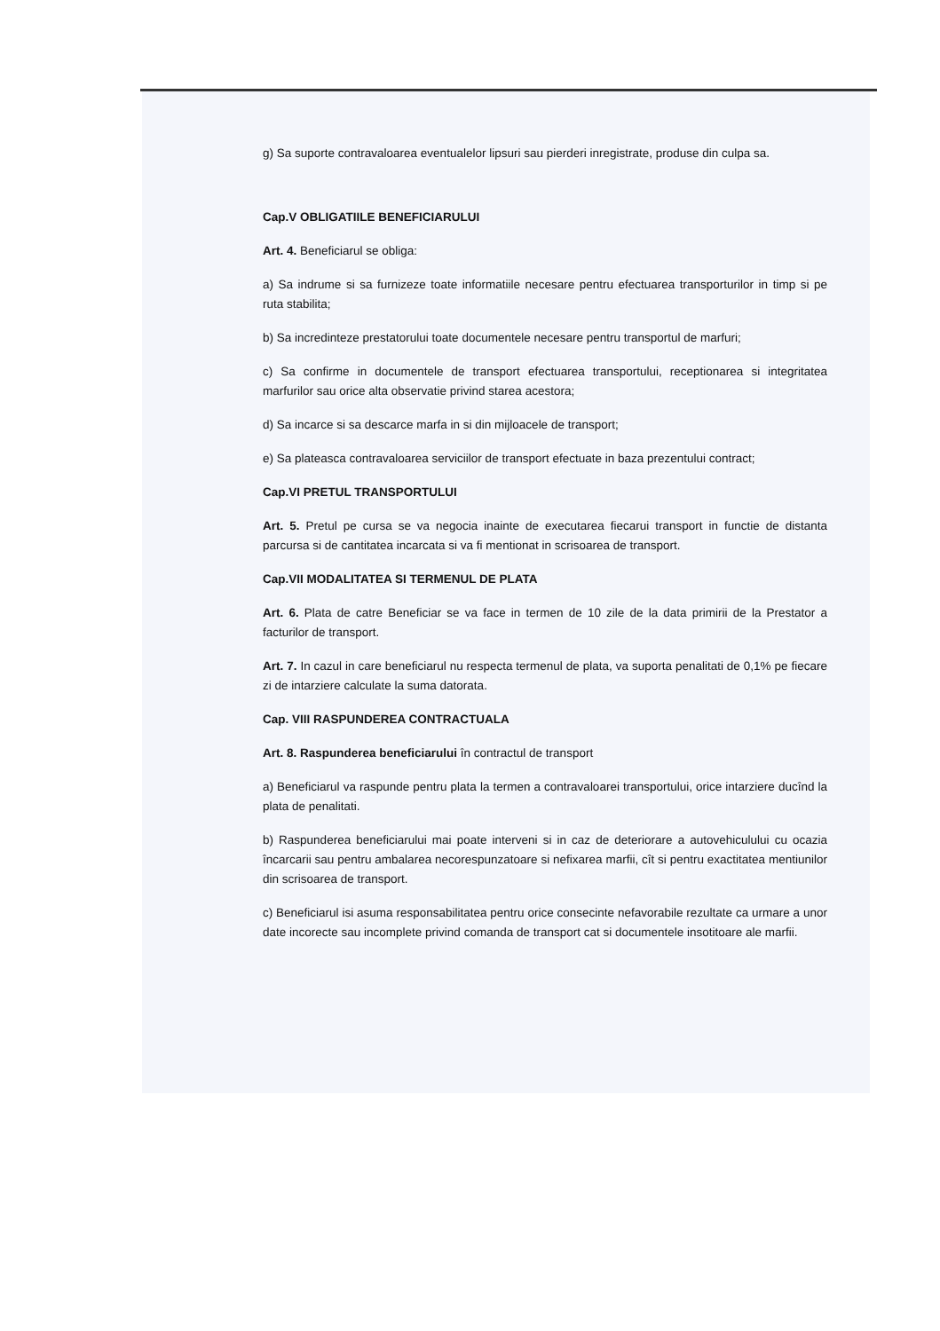g) Sa suporte contravaloarea eventualelor lipsuri sau pierderi inregistrate, produse din culpa sa.
Cap.V OBLIGATIILE BENEFICIARULUI
Art. 4. Beneficiarul se obliga:
a) Sa indrume si sa furnizeze toate informatiile necesare pentru efectuarea transporturilor in timp si pe ruta stabilita;
b) Sa incredinteze prestatorului toate documentele necesare pentru transportul de marfuri;
c) Sa confirme in documentele de transport efectuarea transportului, receptionarea si integritatea marfurilor sau orice alta observatie privind starea acestora;
d) Sa incarce si sa descarce marfa in si din mijloacele de transport;
e) Sa plateasca contravaloarea serviciilor de transport efectuate in baza prezentului contract;
Cap.VI PRETUL TRANSPORTULUI
Art. 5. Pretul pe cursa se va negocia inainte de executarea fiecarui transport in functie de distanta parcursa si de cantitatea incarcata si va fi mentionat in scrisoarea de transport.
Cap.VII MODALITATEA SI TERMENUL DE PLATA
Art. 6. Plata de catre Beneficiar se va face in termen de 10 zile de la data primirii de la Prestator a facturilor de transport.
Art. 7. In cazul in care beneficiarul nu respecta termenul de plata, va suporta penalitati de 0,1% pe fiecare zi de intarziere calculate la suma datorata.
Cap. VIII RASPUNDEREA CONTRACTUALA
Art. 8. Raspunderea beneficiarului în contractul de transport
a) Beneficiarul va raspunde pentru plata la termen a contravaloarei transportului, orice intarziere ducînd la plata de penalitati.
b) Raspunderea beneficiarului mai poate interveni si in caz de deteriorare a autovehiculului cu ocazia încarcarii sau pentru ambalarea necorespunzatoare si nefixarea marfii, cît si pentru exactitatea mentiunilor din scrisoarea de transport.
c) Beneficiarul isi asuma responsabilitatea pentru orice consecinte nefavorabile rezultate ca urmare a unor date incorecte sau incomplete privind comanda de transport cat si documentele insotitoare ale marfii.